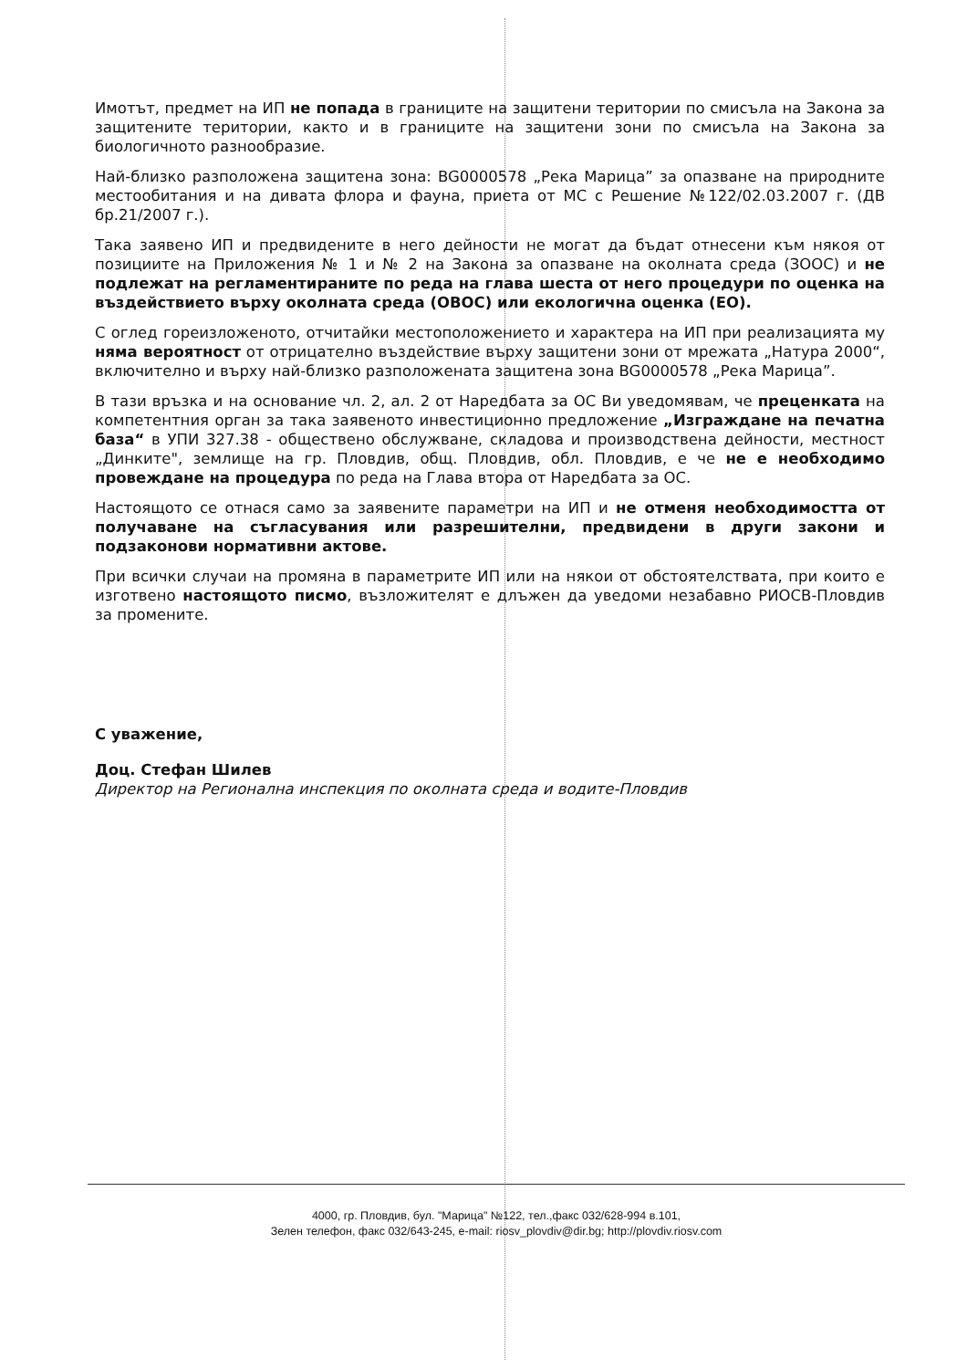Имотът, предмет на ИП не попада в границите на защитени територии по смисъла на Закона за защитените територии, както и в границите на защитени зони по смисъла на Закона за биологичното разнообразие.
Най-близко разположена защитена зона: BG0000578 „Река Марица” за опазване на природните местообитания и на дивата флора и фауна, приета от МС с Решение №122/02.03.2007 г. (ДВ бр.21/2007 г.).
Така заявено ИП и предвидените в него дейности не могат да бъдат отнесени към някоя от позициите на Приложения № 1 и № 2 на Закона за опазване на околната среда (ЗООС) и не подлежат на регламентираните по реда на глава шеста от него процедури по оценка на въздействието върху околната среда (ОВОС) или екологична оценка (ЕО).
С оглед гореизложеното, отчитайки местоположението и характера на ИП при реализацията му няма вероятност от отрицателно въздействие върху защитени зони от мрежата „Натура 2000“, включително и върху най-близко разположената защитена зона BG0000578 „Река Марица”.
В тази връзка и на основание чл. 2, ал. 2 от Наредбата за ОС Ви уведомявам, че преценката на компетентния орган за така заявеното инвестиционно предложение „Изграждане на печатна база“ в УПИ 327.38 - обществено обслужване, складова и производствена дейности, местност „Динките", землище на гр. Пловдив, общ. Пловдив, обл. Пловдив, е че не е необходимо провеждане на процедура по реда на Глава втора от Наредбата за ОС.
Настоящото се отнася само за заявените параметри на ИП и не отменя необходимостта от получаване на съгласувания или разрешителни, предвидени в други закони и подзаконови нормативни актове.
При всички случаи на промяна в параметрите ИП или на някои от обстоятелствата, при които е изготвено настоящото писмо, възложителят е длъжен да уведоми незабавно РИОСВ-Пловдив за промените.
С уважение,
Доц. Стефан Шилев
Директор на Регионална инспекция по околната среда и водите-Пловдив
4000, гр. Пловдив, бул. "Марица" №122, тел.,факс 032/628-994 в.101,
Зелен телефон, факс 032/643-245, e-mail: riosv_plovdiv@dir.bg; http://plovdiv.riosv.com